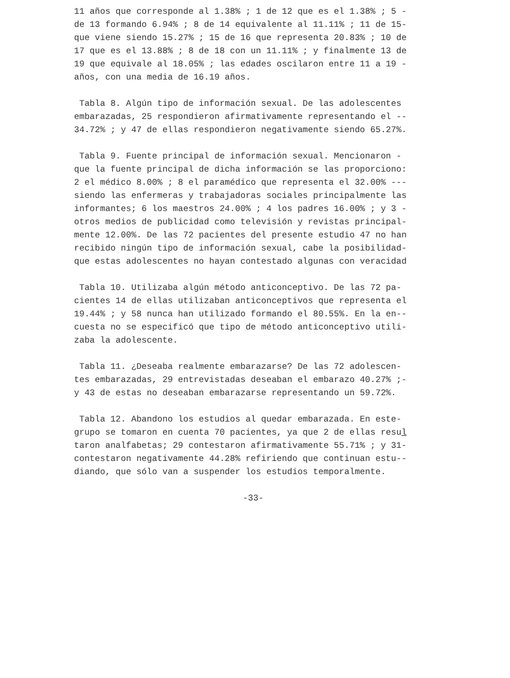11 años que corresponde al 1.38% ; 1 de 12 que es el 1.38% ; 5 - de 13 formando 6.94% ; 8 de 14 equivalente al 11.11% ; 11 de 15- que viene siendo 15.27% ; 15 de 16 que representa 20.83% ; 10 de 17 que es el 13.88% ; 8 de 18 con un 11.11% ; y finalmente 13 de 19 que equivale al 18.05% ; las edades oscilaron entre 11 a 19 - años, con una media de 16.19 años.
Tabla 8. Algún tipo de información sexual. De las adolescentes embarazadas, 25 respondieron afirmativamente representando el -- 34.72% ; y 47 de ellas respondieron negativamente siendo 65.27%.
Tabla 9. Fuente principal de información sexual. Mencionaron - que la fuente principal de dicha información se las proporciono: 2 el médico 8.00% ; 8 el paramédico que representa el 32.00% --- siendo las enfermeras y trabajadoras sociales principalmente las informantes; 6 los maestros 24.00% ; 4 los padres 16.00% ; y 3 - otros medios de publicidad como televisión y revistas principal- mente 12.00%. De las 72 pacientes del presente estudio 47 no han recibido ningún tipo de información sexual, cabe la posibilidad- que estas adolescentes no hayan contestado algunas con veracidad
Tabla 10. Utilizaba algún método anticonceptivo. De las 72 pa- cientes 14 de ellas utilizaban anticonceptivos que representa el 19.44% ; y 58 nunca han utilizado formando el 80.55%. En la en-- cuesta no se especificó que tipo de método anticonceptivo utili- zaba la adolescente.
Tabla 11. ¿Deseaba realmente embarazarse? De las 72 adolescen- tes embarazadas, 29 entrevistadas deseaban el embarazo 40.27% ;- y 43 de estas no deseaban embarazarse representando un 59.72%.
Tabla 12. Abandono los estudios al quedar embarazada. En este- grupo se tomaron en cuenta 70 pacientes, ya que 2 de ellas resul taron analfabetas; 29 contestaron afirmativamente 55.71% ; y 31- contestaron negativamente 44.28% refiriendo que continuan estu-- diando, que sólo van a suspender los estudios temporalmente.
-33-